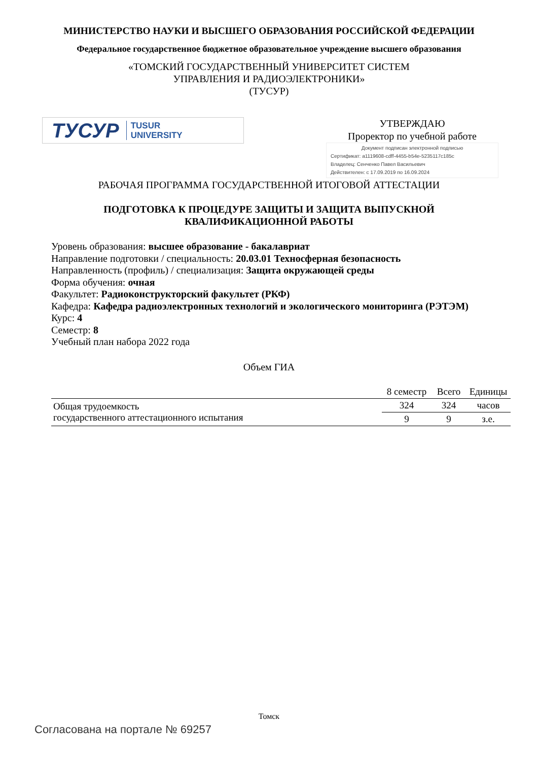МИНИСТЕРСТВО НАУКИ И ВЫСШЕГО ОБРАЗОВАНИЯ РОССИЙСКОЙ ФЕДЕРАЦИИ
Федеральное государственное бюджетное образовательное учреждение высшего образования
«ТОМСКИЙ ГОСУДАРСТВЕННЫЙ УНИВЕРСИТЕТ СИСТЕМ
УПРАВЛЕНИЯ И РАДИОЭЛЕКТРОНИКИ»
(ТУСУР)
ТУСУР TUSUR
UNIVERSITY
УТВЕРЖДАЮ
Проректор по учебной работе
Документ подписан электронной подписью
Сертификат: a1119608-cdff-4455-b54e-5235117c185c
Владелец: Сенченко Павел Васильевич
Действителен: с 17.09.2019 по 16.09.2024
РАБОЧАЯ ПРОГРАММА ГОСУДАРСТВЕННОЙ ИТОГОВОЙ АТТЕСТАЦИИ
ПОДГОТОВКА К ПРОЦЕДУРЕ ЗАЩИТЫ И ЗАЩИТА ВЫПУСКНОЙ
КВАЛИФИКАЦИОННОЙ РАБОТЫ
Уровень образования: высшее образование - бакалавриат
Направление подготовки / специальность: 20.03.01 Техносферная безопасность
Направленность (профиль) / специализация: Защита окружающей среды
Форма обучения: очная
Факультет: Радиоконструкторский факультет (РКФ)
Кафедра: Кафедра радиоэлектронных технологий и экологического мониторинга (РЭТЭМ)
Курс: 4
Семестр: 8
Учебный план набора 2022 года
Объем ГИА
| | 8 семестр | Всего | Единицы |
| --- | --- | --- | --- |
| Общая трудоемкость государственного аттестационного испытания | 324 | 324 | часов |
| | 9 | 9 | з.е. |
Томск
Согласована на портале № 69257